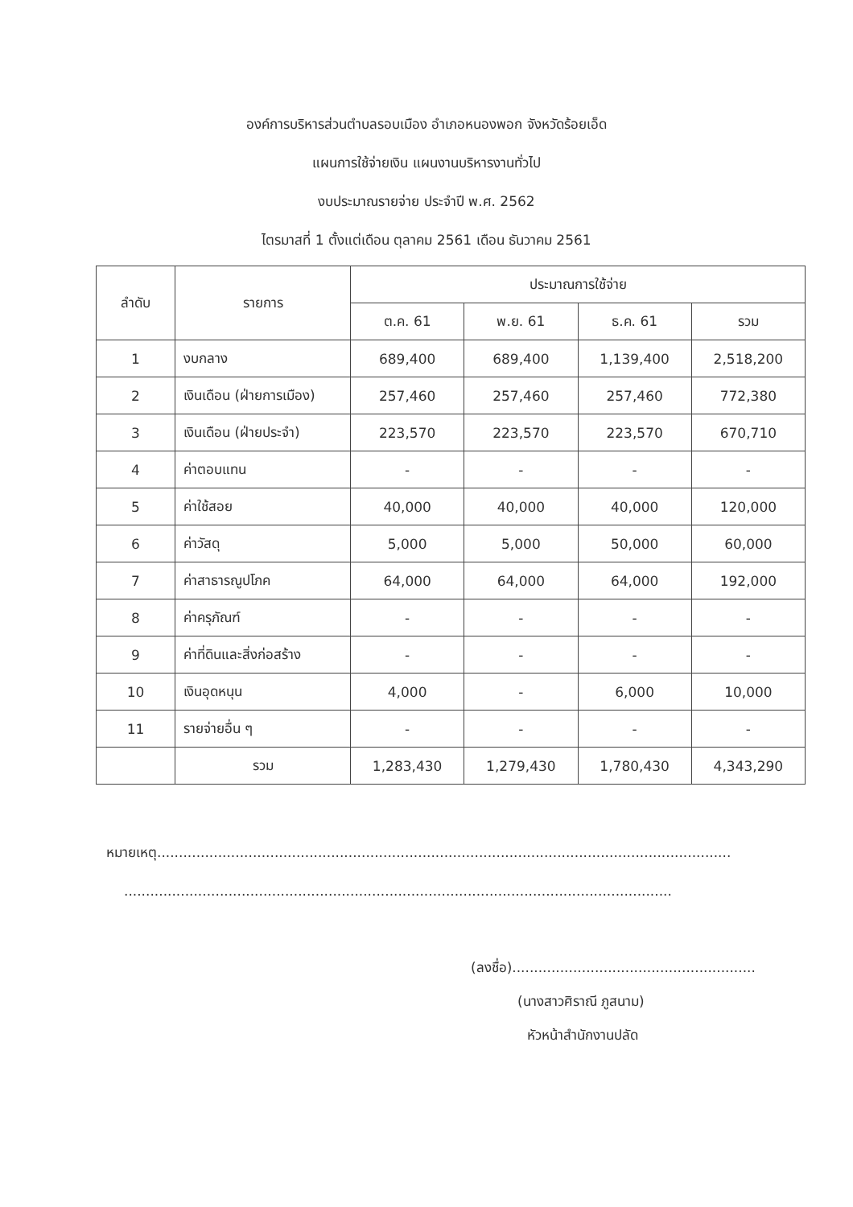องค์การบริหารส่วนตำบลรอบเมือง อำเภอหนองพอก จังหวัดร้อยเอ็ด
แผนการใช้จ่ายเงิน แผนงานบริหารงานทั่วไป
งบประมาณรายจ่าย ประจำปี พ.ศ. 2562
ไตรมาสที่ 1 ตั้งแต่เดือน ตุลาคม 2561 เดือน ธันวาคม 2561
| ลำดับ | รายการ | ประมาณการใช้จ่าย | | | |
| --- | --- | --- | --- | --- | --- |
| | | ต.ค. 61 | พ.ย. 61 | ธ.ค. 61 | รวม |
| 1 | งบกลาง | 689,400 | 689,400 | 1,139,400 | 2,518,200 |
| 2 | เงินเดือน (ฝ่ายการเมือง) | 257,460 | 257,460 | 257,460 | 772,380 |
| 3 | เงินเดือน (ฝ่ายประจำ) | 223,570 | 223,570 | 223,570 | 670,710 |
| 4 | ค่าตอบแทน | - | - | - | - |
| 5 | ค่าใช้สอย | 40,000 | 40,000 | 40,000 | 120,000 |
| 6 | ค่าวัสดุ | 5,000 | 5,000 | 50,000 | 60,000 |
| 7 | ค่าสาธารณูปโภค | 64,000 | 64,000 | 64,000 | 192,000 |
| 8 | ค่าครุภัณฑ์ | - | - | - | - |
| 9 | ค่าที่ดินและสิ่งก่อสร้าง | - | - | - | - |
| 10 | เงินอุดหนุน | 4,000 | - | 6,000 | 10,000 |
| 11 | รายจ่ายอื่น ๆ | - | - | - | - |
| | รวม | 1,283,430 | 1,279,430 | 1,780,430 | 4,343,290 |
หมายเหตุ....................................................................................................................................
..............................................................................................................................
(ลงชื่อ)........................................................
(นางสาวศิราณี ภูสนาม)
หัวหน้าสำนักงานปลัด